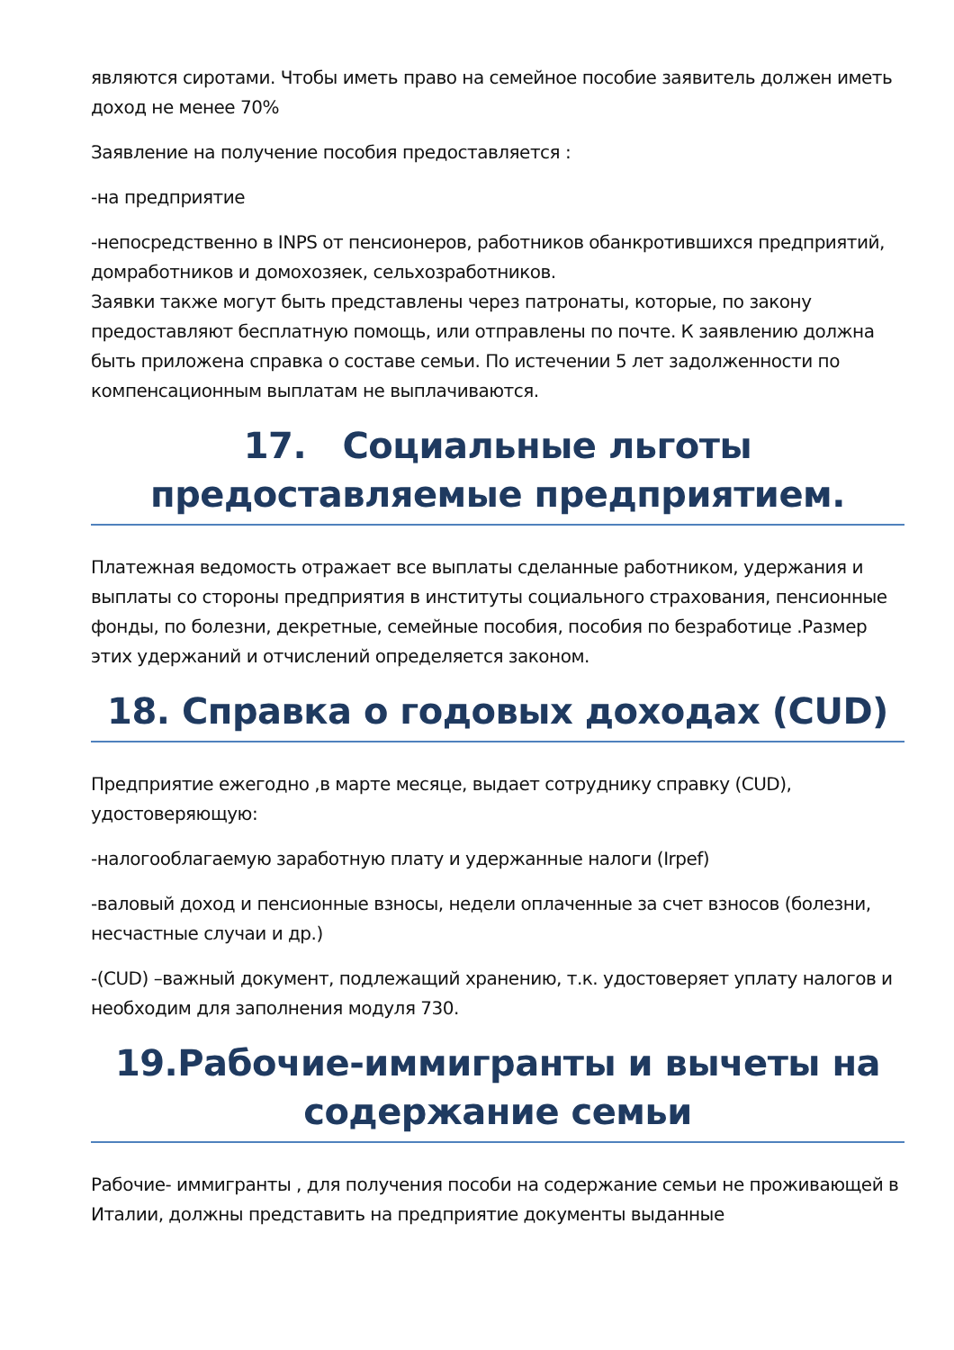являются сиротами. Чтобы иметь право на семейное пособие заявитель должен иметь доход не менее 70%
Заявление на получение пособия предоставляется :
-на предприятие
-непосредственно в INPS от пенсионеров, работников обанкротившихся предприятий, домработников и домохозяек, сельхозработников.
Заявки также могут быть представлены через патронаты, которые, по закону предоставляют бесплатную помощь, или отправлены по почте. К заявлению должна быть приложена справка о составе семьи. По истечении 5 лет задолженности по компенсационным выплатам не выплачиваются.
17. Социальные льготы предоставляемые предприятием.
Платежная ведомость отражает все выплаты сделанные работником, удержания и выплаты со стороны предприятия в институты социального страхования, пенсионные фонды, по болезни, декретные, семейные пособия, пособия по безработице .Размер этих удержаний и отчислений определяется законом.
18. Справка о годовых доходах (CUD)
Предприятие ежегодно ,в марте месяце, выдает сотруднику справку (CUD), удостоверяющую:
-налогооблагаемую заработную плату и удержанные налоги (Irpef)
-валовый доход и пенсионные взносы, недели оплаченные за счет взносов (болезни, несчастные случаи и др.)
-(CUD) –важный документ, подлежащий хранению, т.к. удостоверяет уплату налогов и необходим для заполнения модуля 730.
19.Рабочие-иммигранты и вычеты на содержание семьи
Рабочие- иммигранты , для получения пособи на содержание семьи не проживающей в Италии, должны представить на предприятие документы выданные